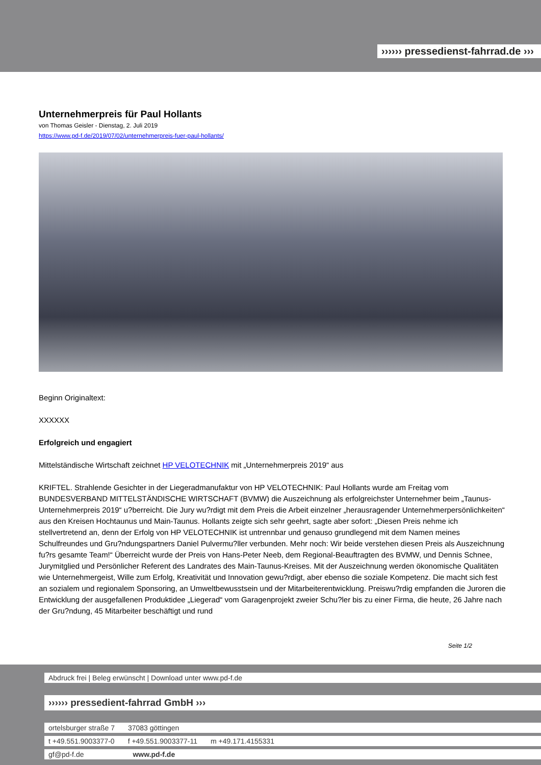›››››› pressedienst-fahrrad.de ›››
Unternehmerpreis für Paul Hollants
von Thomas Geisler - Dienstag, 2. Juli 2019
https://www.pd-f.de/2019/07/02/unternehmerpreis-fuer-paul-hollants/
Beginn Originaltext:
XXXXXX
Erfolgreich und engagiert
Mittelständische Wirtschaft zeichnet HP VELOTECHNIK mit „Unternehmerpreis 2019“ aus
KRIFTEL. Strahlende Gesichter in der Liegeradmanufaktur von HP VELOTECHNIK: Paul Hollants wurde am Freitag vom BUNDESVERBAND MITTELSTÄNDISCHE WIRTSCHAFT (BVMW) die Auszeichnung als erfolgreichster Unternehmer beim „Taunus-Unternehmerpreis 2019“ u?berreicht. Die Jury wu?rdigt mit dem Preis die Arbeit einzelner „herausragender Unternehmerpersönlichkeiten“ aus den Kreisen Hochtaunus und Main-Taunus. Hollants zeigte sich sehr geehrt, sagte aber sofort: „Diesen Preis nehme ich stellvertretend an, denn der Erfolg von HP VELOTECHNIK ist untrennbar und genauso grundlegend mit dem Namen meines Schulfreundes und Gru?ndungspartners Daniel Pulvermu?ller verbunden. Mehr noch: Wir beide verstehen diesen Preis als Auszeichnung fu?rs gesamte Team!“ Überreicht wurde der Preis von Hans-Peter Neeb, dem Regional-Beauftragten des BVMW, und Dennis Schnee, Jurymitglied und Persönlicher Referent des Landrates des Main-Taunus-Kreises. Mit der Auszeichnung werden ökonomische Qualitäten wie Unternehmergeist, Wille zum Erfolg, Kreativität und Innovation gewu?rdigt, aber ebenso die soziale Kompetenz. Die macht sich fest an sozialem und regionalem Sponsoring, an Umweltbewusstsein und der Mitarbeiterentwicklung. Preiswu?rdig empfanden die Juroren die Entwicklung der ausgefallenen Produktidee „Liegerad“ vom Garagenprojekt zweier Schu?ler bis zu einer Firma, die heute, 26 Jahre nach der Gru?ndung, 45 Mitarbeiter beschäftigt und rund
Seite 1/2
Abdruck frei | Beleg erwünscht | Download unter www.pd-f.de
›››››› pressedient-fahrrad GmbH ›››
ortelsburger straße 7 37083 göttingen
t +49.551.9003377-0 f +49.551.9003377-11 m +49.171.4155331
gf@pd-f.de www.pd-f.de